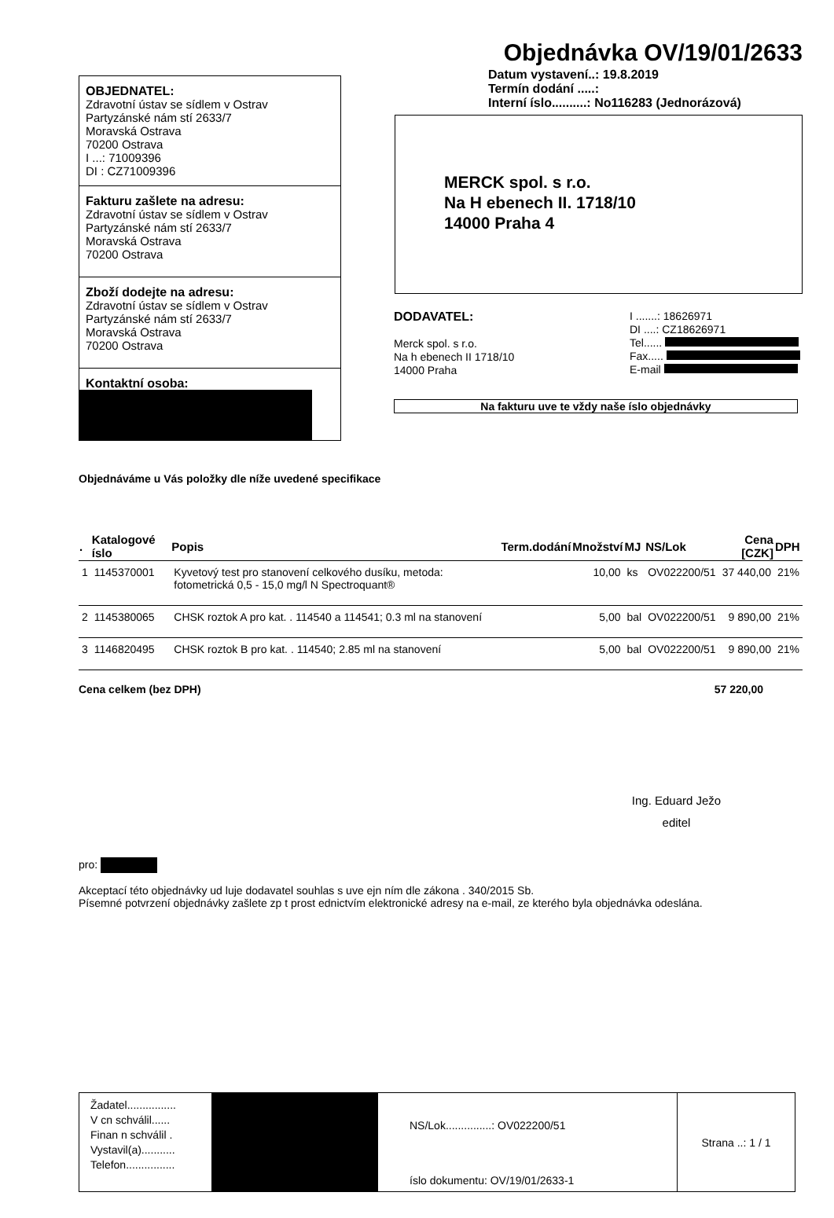Objednávka OV/19/01/2633
OBJEDNATEL:
Zdravotní ústav se sídlem v Ostrav
Partyzánské nám stí 2633/7
Moravská Ostrava
70200 Ostrava
I ...: 71009396
DI : CZ71009396
Fakturu zašlete na adresu:
Zdravotní ústav se sídlem v Ostrav
Partyzánské nám stí 2633/7
Moravská Ostrava
70200 Ostrava
Zboží dodejte na adresu:
Zdravotní ústav se sídlem v Ostrav
Partyzánské nám stí 2633/7
Moravská Ostrava
70200 Ostrava
Kontaktní osoba:
Datum vystavení..: 19.8.2019
Termín dodání .....:
Interní íslo..........: No116283 (Jednorázová)
MERCK spol. s r.o.
Na H ebenech II. 1718/10
14000 Praha 4
DODAVATEL:
Merck spol. s r.o.
Na h ebenech II 1718/10
14000 Praha
I .......: 18626971
DI ....: CZ18626971
Tel......
Fax.....
E-mail
Na fakturu uve te vždy naše íslo objednávky
Objednáváme u Vás položky dle níže uvedené specifikace
| . | Katalogové íslo | Popis | Term.dodání | Množství | MJ | NS/Lok | Cena [CZK] | DPH |
| --- | --- | --- | --- | --- | --- | --- | --- | --- |
| 1 | 1145370001 | Kyvetový test pro stanovení celkového dusíku, metoda: fotometrická 0,5 - 15,0 mg/l N Spectroquant® | | 10,00 | ks | OV022200/51 | 37 440,00 | 21% |
| 2 | 1145380065 | CHSK roztok A pro kat. . 114540 a 114541; 0.3 ml na stanovení | | 5,00 | bal | OV022200/51 | 9 890,00 | 21% |
| 3 | 1146820495 | CHSK roztok B pro kat. . 114540; 2.85 ml na stanovení | | 5,00 | bal | OV022200/51 | 9 890,00 | 21% |
Cena celkem (bez DPH) 57 220,00
Ing. Eduard Ježo
editel
pro:
Akceptací této objednávky ud luje dodavatel souhlas s uve ejn ním dle zákona . 340/2015 Sb.
Písemné potvrzení objednávky zašlete zp t prost ednictvím elektronické adresy na e-mail, ze kterého byla objednávka odeslána.
Žadatel................
V cn schválil......
Finan n schválil .
Vystavil(a)...........
Telefon................
NS/Lok...............: OV022200/51
íslo dokumentu: OV/19/01/2633-1
Strana ..: 1 / 1